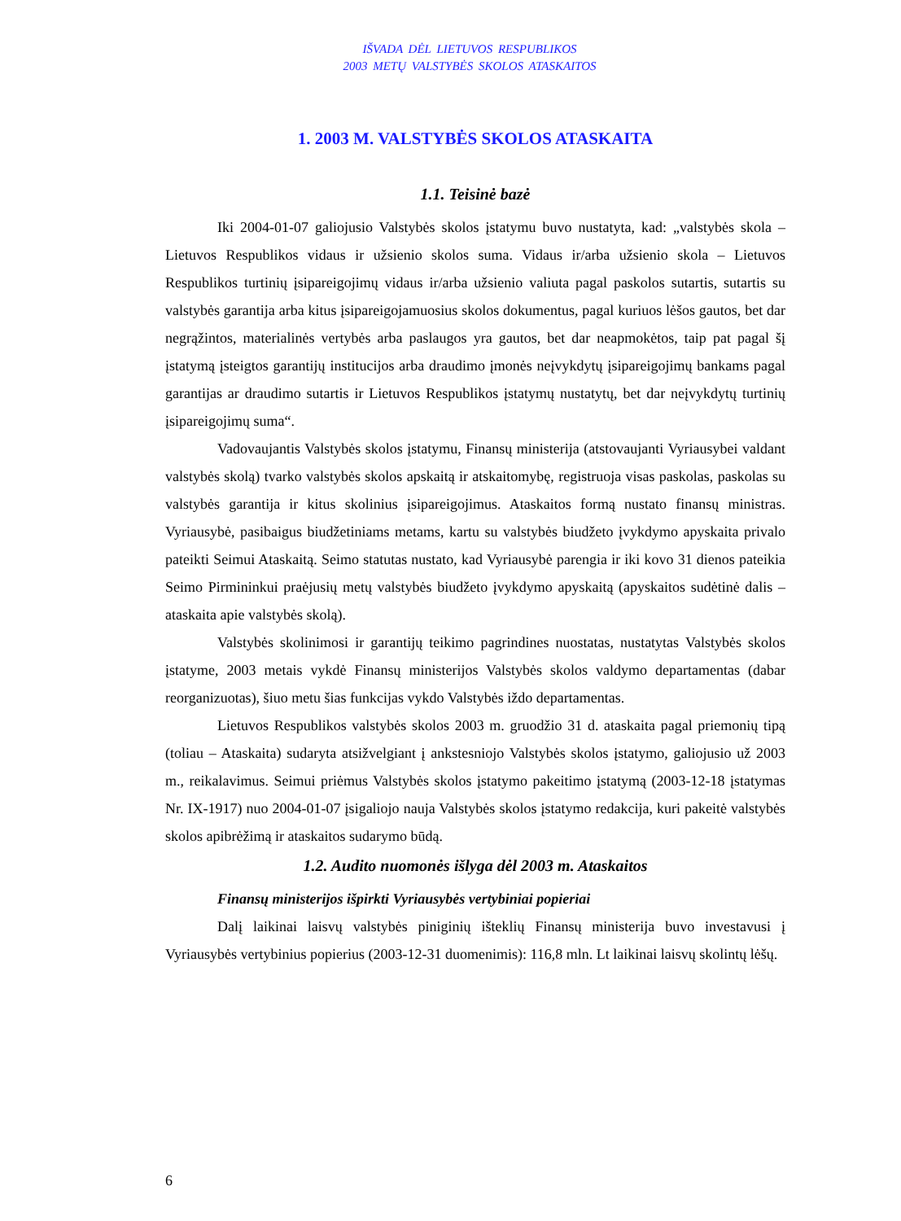IŠVADA DĖL LIETUVOS RESPUBLIKOS
2003 METŲ VALSTYBĖS SKOLOS ATASKAITOS
1. 2003 M. VALSTYBĖS SKOLOS ATASKAITA
1.1. Teisinė bazė
Iki 2004-01-07 galiojusio Valstybės skolos įstatymu buvo nustatyta, kad: „valstybės skola – Lietuvos Respublikos vidaus ir užsienio skolos suma. Vidaus ir/arba užsienio skola – Lietuvos Respublikos turtinių įsipareigojimų vidaus ir/arba užsienio valiuta pagal paskolos sutartis, sutartis su valstybės garantija arba kitus įsipareigojamuosius skolos dokumentus, pagal kuriuos lėšos gautos, bet dar negrąžintos, materialinės vertybės arba paslaugos yra gautos, bet dar neapmokėtos, taip pat pagal šį įstatymą įsteigtos garantijų institucijos arba draudimo įmonės neįvykdytų įsipareigojimų bankams pagal garantijas ar draudimo sutartis ir Lietuvos Respublikos įstatymų nustatytų, bet dar neįvykdytų turtinių įsipareigojimų suma“.
Vadovaujantis Valstybės skolos įstatymu, Finansų ministerija (atstovaujanti Vyriausybei valdant valstybės skolą) tvarko valstybės skolos apskaitą ir atskaitomybę, registruoja visas paskolas, paskolas su valstybės garantija ir kitus skolinius įsipareigojimus. Ataskaitos formą nustato finansų ministras. Vyriausybė, pasibaigus biudžetiniams metams, kartu su valstybės biudžeto įvykdymo apyskaita privalo pateikti Seimui Ataskaitą. Seimo statutas nustato, kad Vyriausybė parengia ir iki kovo 31 dienos pateikia Seimo Pirmininkui praėjusių metų valstybės biudžeto įvykdymo apyskaitą (apyskaitos sudėtinė dalis – ataskaita apie valstybės skolą).
Valstybės skolinimosi ir garantijų teikimo pagrindines nuostatas, nustatytas Valstybės skolos įstatyme, 2003 metais vykdė Finansų ministerijos Valstybės skolos valdymo departamentas (dabar reorganizuotas), šiuo metu šias funkcijas vykdo Valstybės iždo departamentas.
Lietuvos Respublikos valstybės skolos 2003 m. gruodžio 31 d. ataskaita pagal priemonių tipą (toliau – Ataskaita) sudaryta atsižvelgiant į ankstesniojo Valstybės skolos įstatymo, galiojusio už 2003 m., reikalavimus. Seimui priėmus Valstybės skolos įstatymo pakeitimo įstatymą (2003-12-18 įstatymas Nr. IX-1917) nuo 2004-01-07 įsigaliojo nauja Valstybės skolos įstatymo redakcija, kuri pakeitė valstybės skolos apibrėžimą ir ataskaitos sudarymo būdą.
1.2. Audito nuomonės išlyga dėl 2003 m. Ataskaitos
Finansų ministerijos išpirkti Vyriausybės vertybiniai popieriai
Dalį laikinai laisvų valstybės piniginių išteklių Finansų ministerija buvo investavusi į Vyriausybės vertybinius popierius (2003-12-31 duomenimis): 116,8 mln. Lt laikinai laisvų skolintų lėšų.
6